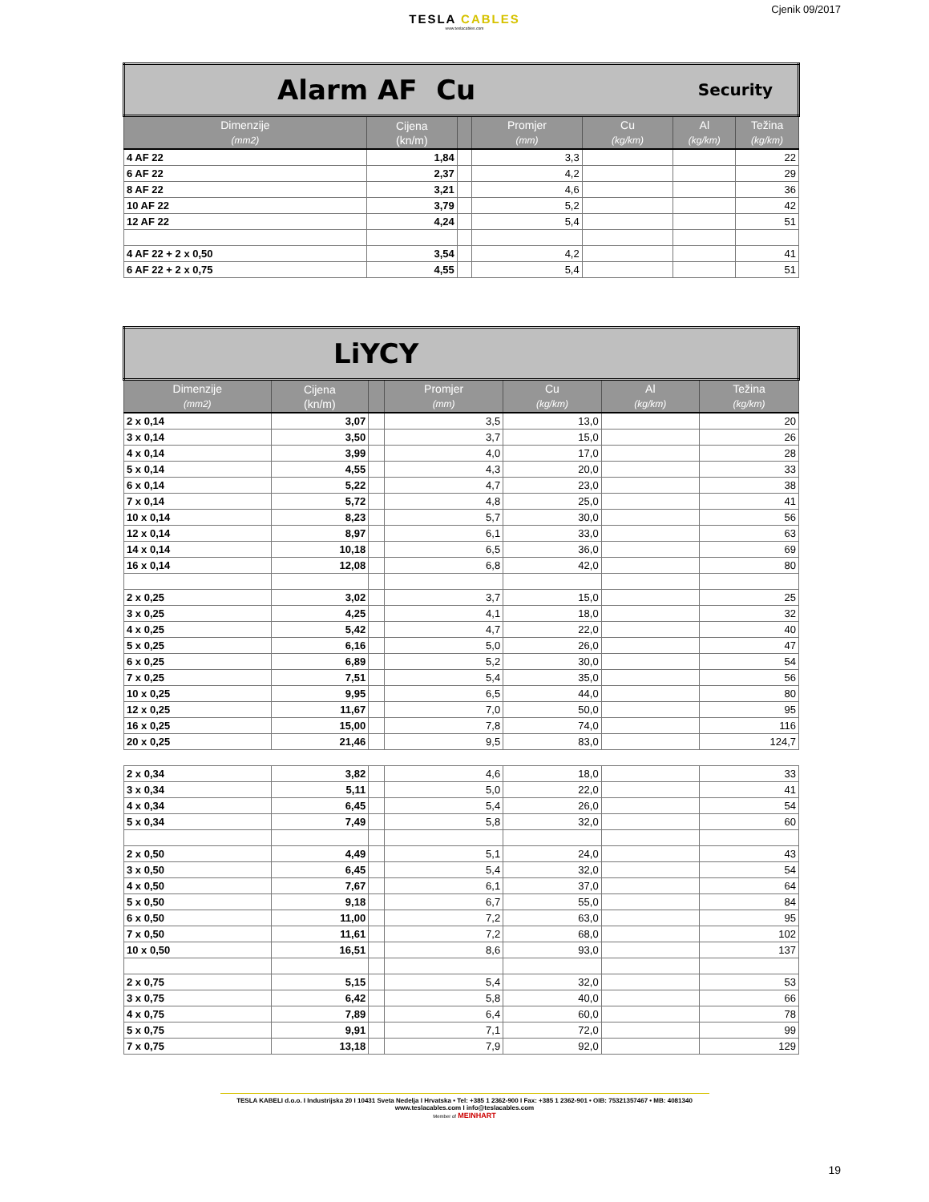Cjenik 09/2017
TESLA CABLES
www.teslacables.com
| Alarm AF Cu | | | | | Security | |
| Dimenzije (mm2) | Cijena (kn/m) | | Promjer (mm) | Cu (kg/km) | Al (kg/km) | Težina (kg/km) |
| 4 AF 22 | 1,84 | | 3,3 | | | 22 |
| 6 AF 22 | 2,37 | | 4,2 | | | 29 |
| 8 AF 22 | 3,21 | | 4,6 | | | 36 |
| 10 AF 22 | 3,79 | | 5,2 | | | 42 |
| 12 AF 22 | 4,24 | | 5,4 | | | 51 |
| 4 AF 22 + 2 x 0,50 | 3,54 | | 4,2 | | | 41 |
| 6 AF 22 + 2 x 0,75 | 4,55 | | 5,4 | | | 51 |
| LiYCY | | | | | | |
| Dimenzije (mm2) | Cijena (kn/m) | | Promjer (mm) | Cu (kg/km) | Al (kg/km) | Težina (kg/km) |
| 2 x 0,14 | 3,07 | | 3,5 | 13,0 | | 20 |
| 3 x 0,14 | 3,50 | | 3,7 | 15,0 | | 26 |
| 4 x 0,14 | 3,99 | | 4,0 | 17,0 | | 28 |
| 5 x 0,14 | 4,55 | | 4,3 | 20,0 | | 33 |
| 6 x 0,14 | 5,22 | | 4,7 | 23,0 | | 38 |
| 7 x 0,14 | 5,72 | | 4,8 | 25,0 | | 41 |
| 10 x 0,14 | 8,23 | | 5,7 | 30,0 | | 56 |
| 12 x 0,14 | 8,97 | | 6,1 | 33,0 | | 63 |
| 14 x 0,14 | 10,18 | | 6,5 | 36,0 | | 69 |
| 16 x 0,14 | 12,08 | | 6,8 | 42,0 | | 80 |
| 2 x 0,25 | 3,02 | | 3,7 | 15,0 | | 25 |
| 3 x 0,25 | 4,25 | | 4,1 | 18,0 | | 32 |
| 4 x 0,25 | 5,42 | | 4,7 | 22,0 | | 40 |
| 5 x 0,25 | 6,16 | | 5,0 | 26,0 | | 47 |
| 6 x 0,25 | 6,89 | | 5,2 | 30,0 | | 54 |
| 7 x 0,25 | 7,51 | | 5,4 | 35,0 | | 56 |
| 10 x 0,25 | 9,95 | | 6,5 | 44,0 | | 80 |
| 12 x 0,25 | 11,67 | | 7,0 | 50,0 | | 95 |
| 16 x 0,25 | 15,00 | | 7,8 | 74,0 | | 116 |
| 20 x 0,25 | 21,46 | | 9,5 | 83,0 | | 124,7 |
| 2 x 0,34 | 3,82 | | 4,6 | 18,0 | | 33 |
| 3 x 0,34 | 5,11 | | 5,0 | 22,0 | | 41 |
| 4 x 0,34 | 6,45 | | 5,4 | 26,0 | | 54 |
| 5 x 0,34 | 7,49 | | 5,8 | 32,0 | | 60 |
| 2 x 0,50 | 4,49 | | 5,1 | 24,0 | | 43 |
| 3 x 0,50 | 6,45 | | 5,4 | 32,0 | | 54 |
| 4 x 0,50 | 7,67 | | 6,1 | 37,0 | | 64 |
| 5 x 0,50 | 9,18 | | 6,7 | 55,0 | | 84 |
| 6 x 0,50 | 11,00 | | 7,2 | 63,0 | | 95 |
| 7 x 0,50 | 11,61 | | 7,2 | 68,0 | | 102 |
| 10 x 0,50 | 16,51 | | 8,6 | 93,0 | | 137 |
| 2 x 0,75 | 5,15 | | 5,4 | 32,0 | | 53 |
| 3 x 0,75 | 6,42 | | 5,8 | 40,0 | | 66 |
| 4 x 0,75 | 7,89 | | 6,4 | 60,0 | | 78 |
| 5 x 0,75 | 9,91 | | 7,1 | 72,0 | | 99 |
| 7 x 0,75 | 13,18 | | 7,9 | 92,0 | | 129 |
TESLA KABELI d.o.o. I Industrijska 20 I 10431 Sveta Nedelja I Hrvatska • Tel: +385 1 2362-900 I Fax: +385 1 2362-901 • OIB: 75321357467 • MB: 4081340
www.teslacables.com I info@teslacables.com
Member of MEINHART
19